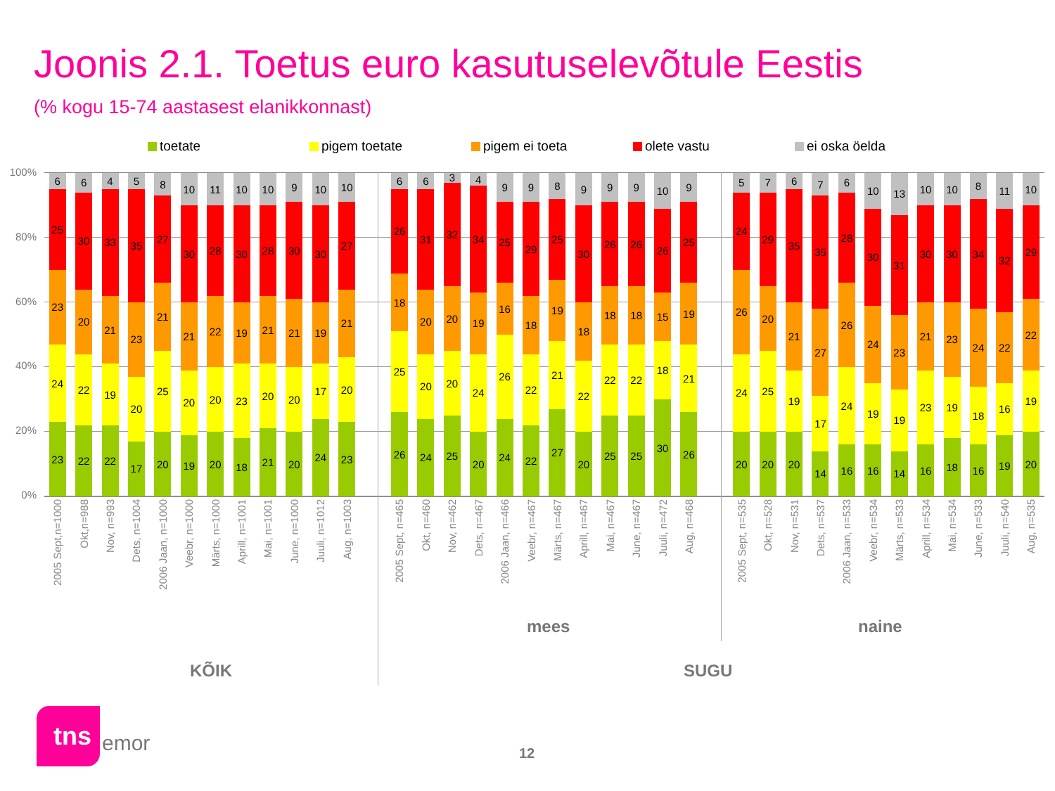Joonis 2.1. Toetus euro kasutuselevõtule Eestis
(% kogu 15-74 aastasest elanikkonnast)
toetate pigem toetate pigem ei toeta olete vastu ei oska öelda
100%
80%
60%
40%
20%
0%
23
24
23
25
6
22
22
20
30
6
22
19
21
33
4
17
20
23
35
5
20
25
21
27
8
19
20
21
30
10
20
20
22
28
11
18
23
19
30
10
21
20
21
28
10
20
20
21
30
9
24
17
19
30
10
23
20
21
27
10
26
25
18
26
6
24
20
20
31
6
25
20
20
32
3
20
24
19
34
4
24
26
16
25
9
22
22
18
29
9
27
21
19
25
8
20
22
18
30
9
25
22
18
26
9
25
22
18
26
9
30
18
15
26
10
26
21
19
25
9
20
24
26
24
5
20
25
20
29
7
20
19
21
35
6
14
17
27
35
7
16
24
26
28
6
16
19
24
30
10
14
19
23
31
13
16
23
21
30
10
18
19
23
30
10
16
18
24
34
8
19
16
22
32
11
20
19
22
29
10
2005 Sept,n=1000
Okt,n=988
Nov, n=993
Dets, n=1004
2006 Jaan, n=1000
Veebr, n=1000
Märts, n=1000
Aprill, n=1001
Mai, n=1001
June, n=1000
Juuli, n=1012
Aug, n=1003
2005 Sept, n=465
Okt, n=460
Nov, n=462
Dets, n=467
2006 Jaan, n=466
Veebr, n=467
Märts, n=467
Aprill, n=467
Mai, n=467
June, n=467
Juuli, n=472
Aug, n=468
2005 Sept, n=535
Okt, n=528
Nov, n=531
Dets, n=537
2006 Jaan, n=533
Veebr, n=534
Märts, n=533
Aprill, n=534
Mai, n=534
June, n=533
Juuli, n=540
Aug, n=535
mees naine
KÕIK SUGU
tns
emor 12